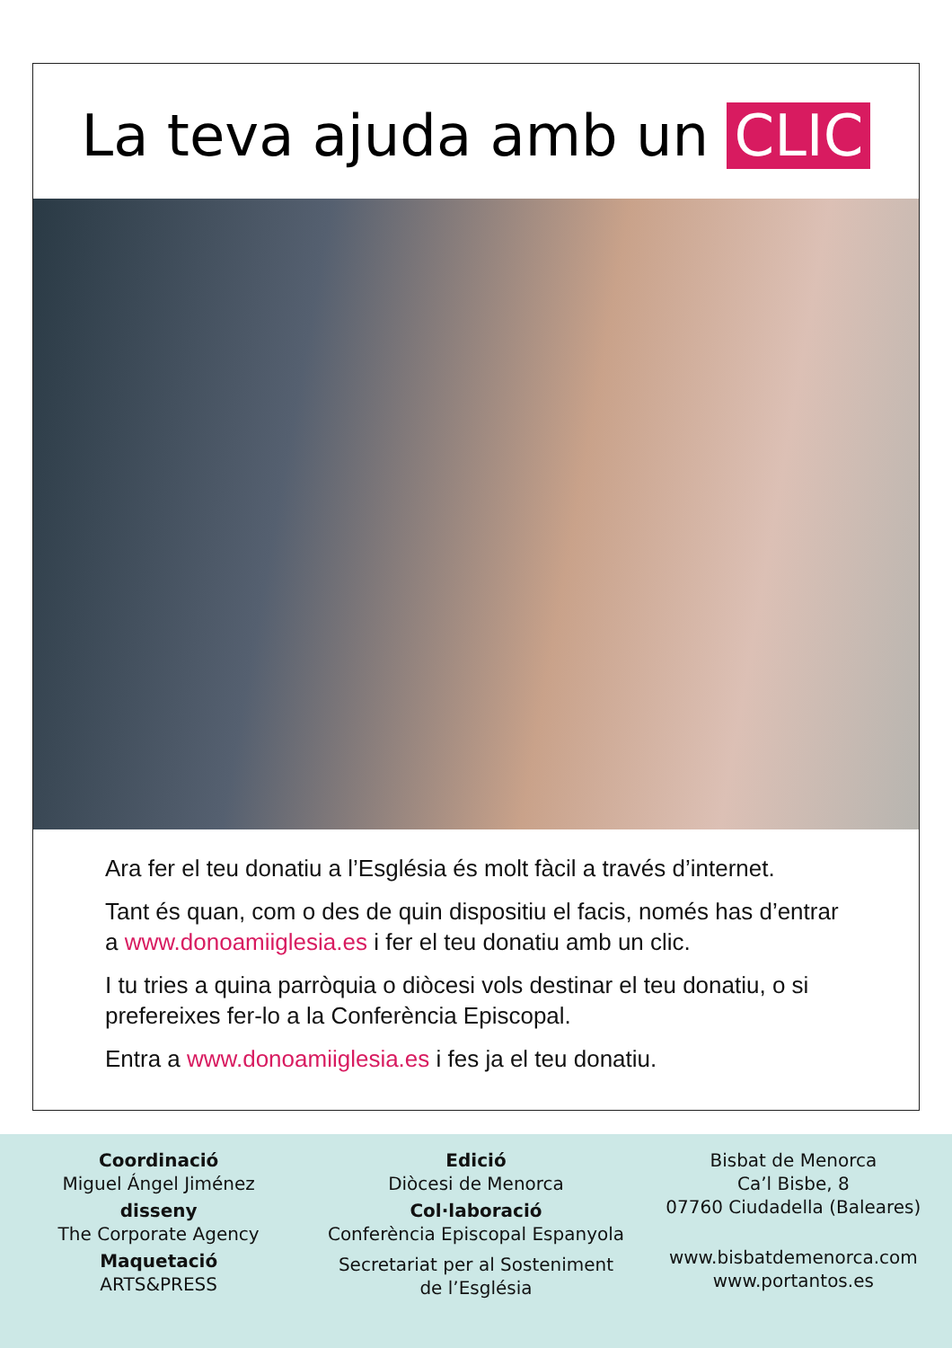La teva ajuda amb un CLIC
Ara fer el teu donatiu a l’Església és molt fàcil a través d’internet.
Tant és quan, com o des de quin dispositiu el facis, només has d’entrar a www.donoamiiglesia.es i fer el teu donatiu amb un clic.
I tu tries a quina parròquia o diòcesi vols destinar el teu donatiu, o si prefereixes fer-lo a la Conferència Episcopal.
Entra a www.donoamiiglesia.es i fes ja el teu donatiu.
Coordinació
Miguel Ángel Jiménez
disseny
The Corporate Agency
Maquetació
ARTS&PRESS
Edició
Diòcesi de Menorca
Col·laboració
Conferència Episcopal Espanyola
Secretariat per al Sosteniment
de l’Església
Bisbat de Menorca
Ca’l Bisbe, 8
07760 Ciudadella (Baleares)
www.bisbatdemenorca.com
www.portantos.es